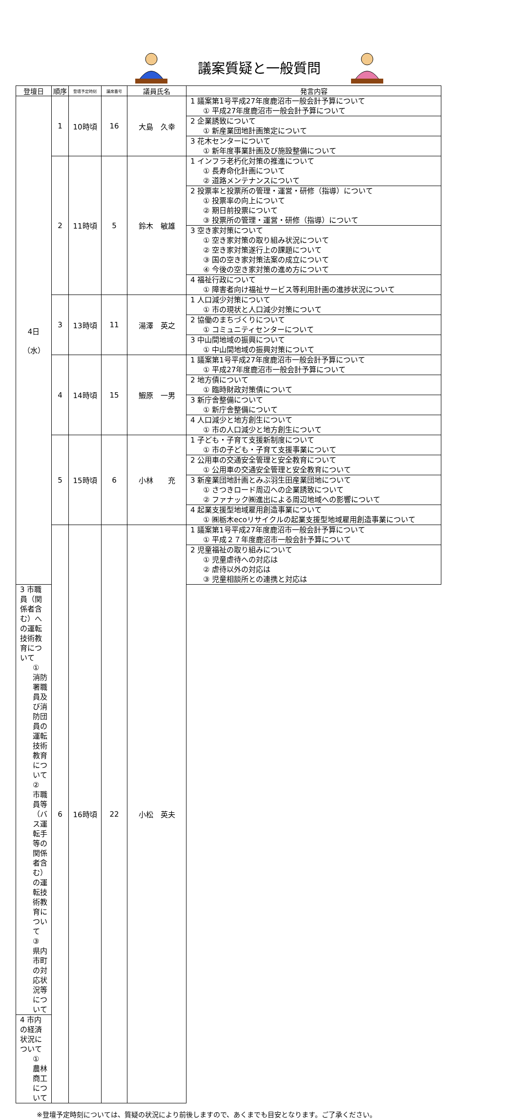議案質疑と一般質問
| 登壇日 | 順序 | 登壇予定時刻 | 議席番号 | 議員氏名 | 発言内容 |
| --- | --- | --- | --- | --- | --- |
| 4日 （水） | 1 | 10時頃 | 16 | 大島 久幸 | 1 議案第1号平成27年度鹿沼市一般会計予算について ① 平成27年度鹿沼市一般会計予算について |
| | | | | | 2 企業誘致について ① 新産業団地計画策定について |
| | | | | | 3 花木センターについて ① 新年度事業計画及び施設整備について |
| | 2 | 11時頃 | 5 | 鈴木 敏雄 | 1 インフラ老朽化対策の推進について ① 長寿命化計画について ② 道路メンテナンスについて |
| | | | | | 2 投票率と投票所の管理・運営・研修（指導）について ① 投票率の向上について ② 期日前投票について ③ 投票所の管理・運営・研修（指導）について |
| | | | | | 3 空き家対策について ① 空き家対策の取り組み状況について ② 空き家対策遂行上の課題について ③ 国の空き家対策法案の成立について ④ 今後の空き家対策の進め方について |
| | | | | | 4 福祉行政について ① 障害者向け福祉サービス等利用計画の進捗状況について |
| | 3 | 13時頃 | 11 | 湯澤 英之 | 1 人口減少対策について ① 市の現状と人口減少対策について |
| | | | | | 2 協働のまちづくりについて ① コミュニティセンターについて |
| | | | | | 3 中山間地域の振興について ① 中山間地域の振興対策について |
| | 4 | 14時頃 | 15 | 鰕原 一男 | 1 議案第1号平成27年度鹿沼市一般会計予算について ① 平成27年度鹿沼市一般会計予算について |
| | | | | | 2 地方債について ① 臨時財政対策債について |
| | | | | | 3 新庁舎整備について ① 新庁舎整備について |
| | | | | | 4 人口減少と地方創生について ① 市の人口減少と地方創生について |
| | 5 | 15時頃 | 6 | 小林 充 | 1 子ども・子育て支援新制度について ① 市の子ども・子育て支援事業について |
| | | | | | 2 公用車の交通安全管理と安全教育について ① 公用車の交通安全管理と安全教育について |
| | | | | | 3 新産業団地計画とみぶ羽生田産業団地について ① さつきロード周辺への企業誘致について ② ファナック㈱進出による周辺地域への影響について |
| | | | | | 4 起業支援型地域雇用創造事業について ① ㈱栃木ecoリサイクルの起業支援型地域雇用創造事業について |
| | 6 | 16時頃 | 22 | 小松 英夫 | 1 議案第1号平成27年度鹿沼市一般会計予算について ① 平成２７年度鹿沼市一般会計予算について |
| | | | | | 2 児童福祉の取り組みについて ① 児童虐待への対応は ② 虐待以外の対応は ③ 児童相談所との連携と対応は |
| 3 市職員（関係者含む）への運転技術教育について ① 消防署職員及び消防団員の運転技術教育について ② 市職員等（バス運転手等の関係者含む）の運転技術教育について ③ 県内市町の対応状況等について | | | | | |
| 4 市内の経済状況について ① 農林商工について | | | | | |
※登壇予定時刻については、質疑の状況により前後しますので、あくまでも目安となります。ご了承ください。